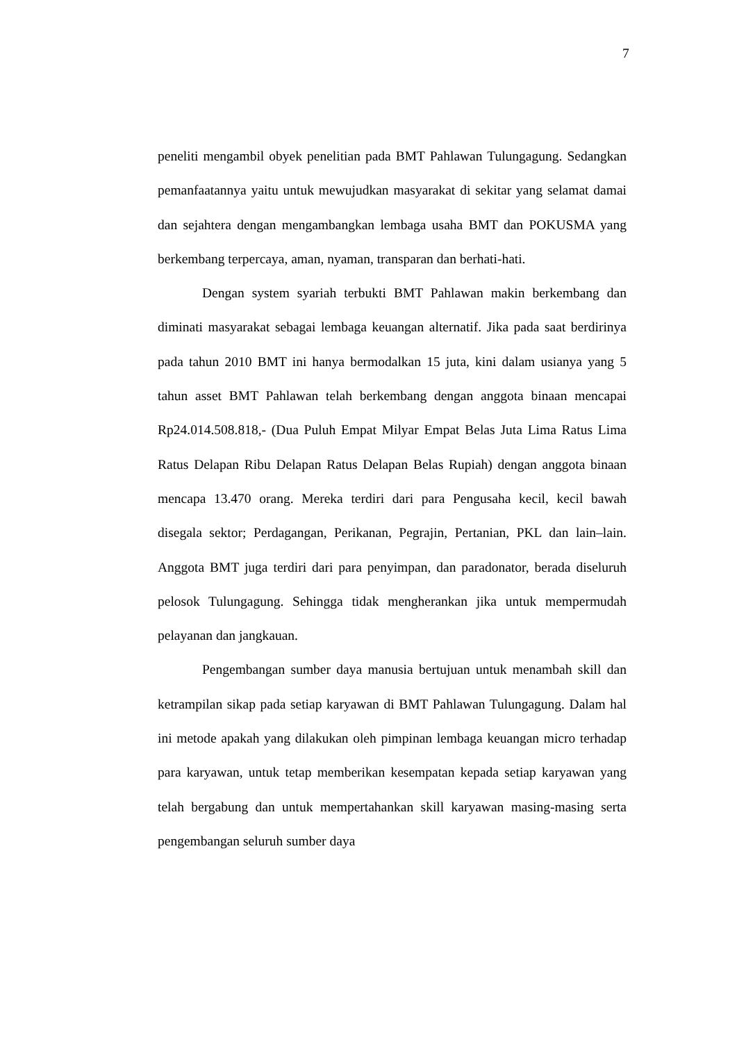7
peneliti mengambil obyek penelitian pada BMT Pahlawan Tulungagung. Sedangkan pemanfaatannya yaitu untuk mewujudkan masyarakat di sekitar yang selamat damai dan sejahtera dengan mengambangkan lembaga usaha BMT dan POKUSMA yang berkembang terpercaya, aman, nyaman, transparan dan berhati-hati.
Dengan system syariah terbukti BMT Pahlawan makin berkembang dan diminati masyarakat sebagai lembaga keuangan alternatif. Jika pada saat berdirinya pada tahun 2010 BMT ini hanya bermodalkan 15 juta, kini dalam usianya yang 5 tahun asset BMT Pahlawan telah berkembang dengan anggota binaan mencapai Rp24.014.508.818,- (Dua Puluh Empat Milyar Empat Belas Juta Lima Ratus Lima Ratus Delapan Ribu Delapan Ratus Delapan Belas Rupiah) dengan anggota binaan mencapa 13.470 orang. Mereka terdiri dari para Pengusaha kecil, kecil bawah disegala sektor; Perdagangan, Perikanan, Pegrajin, Pertanian, PKL dan lain–lain. Anggota BMT juga terdiri dari para penyimpan, dan paradonator, berada diseluruh pelosok Tulungagung. Sehingga tidak mengherankan jika untuk mempermudah pelayanan dan jangkauan.
Pengembangan sumber daya manusia bertujuan untuk menambah skill dan ketrampilan sikap pada setiap karyawan di BMT Pahlawan Tulungagung. Dalam hal ini metode apakah yang dilakukan oleh pimpinan lembaga keuangan micro terhadap para karyawan, untuk tetap memberikan kesempatan kepada setiap karyawan yang telah bergabung dan untuk mempertahankan skill karyawan masing-masing serta pengembangan seluruh sumber daya